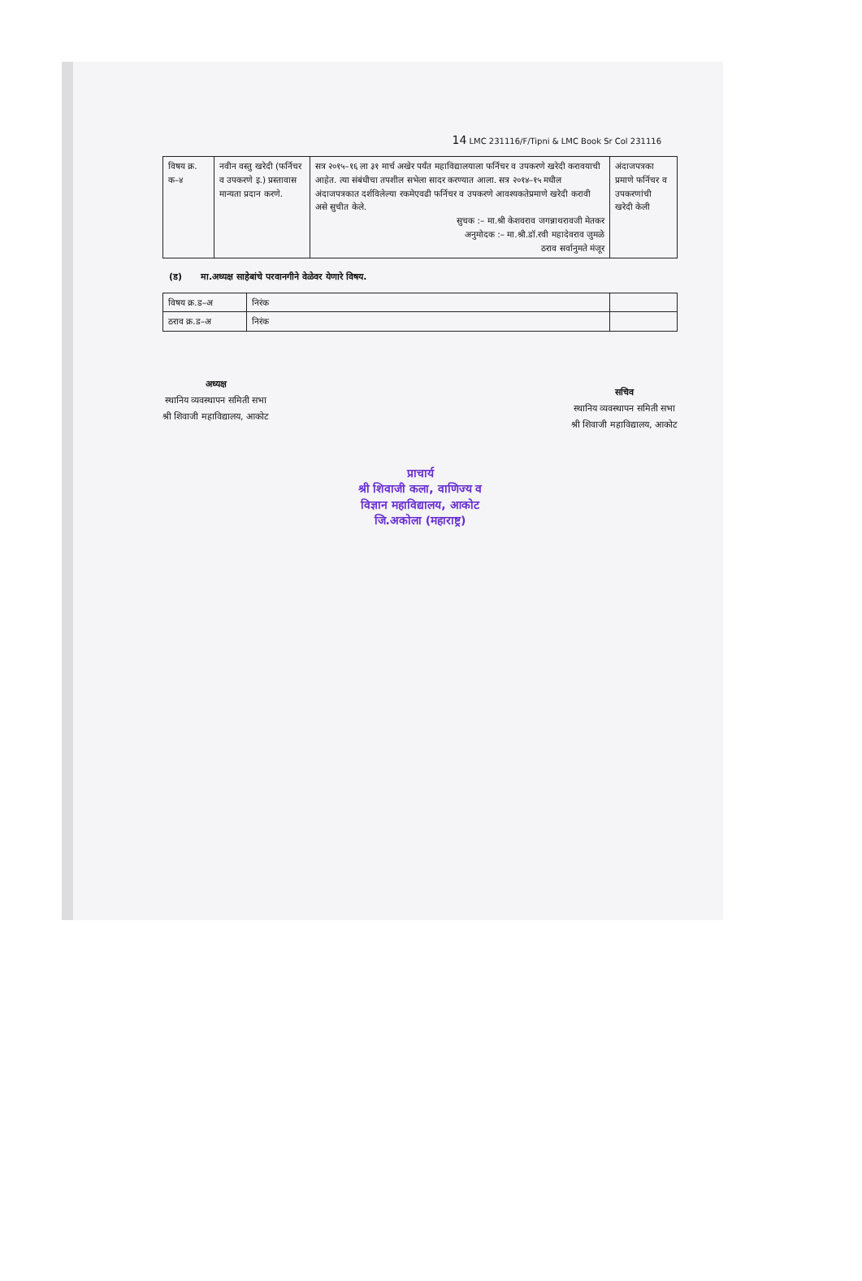14 LMC 231116/F/Tipni & LMC Book Sr Col 231116
| विषय क्र. क–४ | नवीन वस्तु खरेदी (फर्निचर व उपकरणे इ.) प्रस्तावास मान्यता प्रदान करणे. | सत्र २०१५–१६ ला ३१ मार्च अखेर पर्यंत महाविद्यालयाला फर्निचर व उपकरणे खरेदी करावयाची आहेत. त्या संबंधीचा तपशील सभेला सादर करण्यात आला. सत्र २०१४–१५ मधील अंदाजपत्रकात दर्शविलेल्या रकमेएवढी फर्निचर व उपकरणे आवश्यकतेप्रमाणे खरेदी करावी असे सुचीत केले. सुचक :– मा.श्री केशवराव जगन्नाथरावजी मेतकर अनुमोदक :– मा.श्री.डॉ.रवी महादेवराव जुमळे ठराव सर्वानुमते मंजूर | अंदाजपत्रका प्रमाणे फर्निचर व उपकरणांची खरेदी केली |
(ड) मा.अध्यक्ष साहेबांचे परवानगीने वेळेवर येणारे विषय.
| विषय क्र.ड–अ | निरंक | |
| ठराव क्र.ड–अ | निरंक | |
अध्यक्ष
स्थानिय व्यवस्थापन समिती सभा
श्री शिवाजी महाविद्यालय, आकोट
सचिव
स्थानिय व्यवस्थापन समिती सभा
श्री शिवाजी महाविद्यालय, आकोट
प्राचार्य
श्री शिवाजी कला, वाणिज्य व
विज्ञान महाविद्यालय, आकोट
जि.अकोला (महाराष्ट्र)